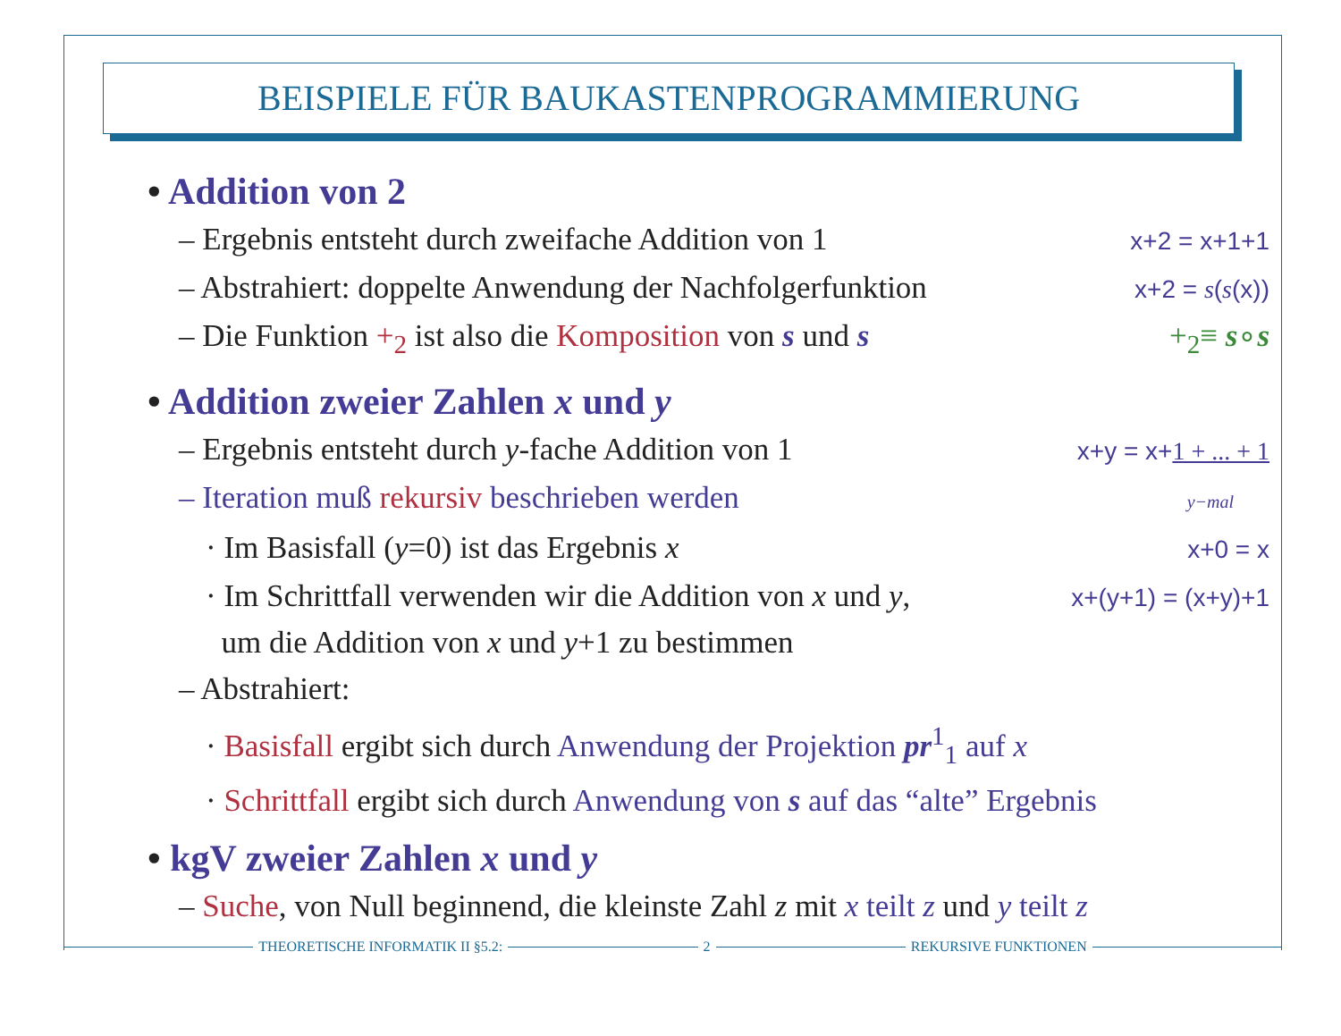BEISPIELE FÜR BAUKASTENPROGRAMMIERUNG
• Addition von 2
– Ergebnis entsteht durch zweifache Addition von 1 x+2 = x+1+1
– Abstrahiert: doppelte Anwendung der Nachfolgerfunktion x+2 = s(s(x))
– Die Funktion +<sub>2</sub> ist also die Komposition von s und s +<sub>2</sub>≡ s∘s
• Addition zweier Zahlen x und y
– Ergebnis entsteht durch y-fache Addition von 1 x+y = x+1 + ... + 1
– Iteration muß rekursiv beschrieben werden y−mal
· Im Basisfall (y=0) ist das Ergebnis x x+0 = x
· Im Schrittfall verwenden wir die Addition von x und y,
um die Addition von x und y+1 zu bestimmen x+(y+1) = (x+y)+1
– Abstrahiert:
· Basisfall ergibt sich durch Anwendung der Projektion pr<sup>1</sup><sub>1</sub> auf x
· Schrittfall ergibt sich durch Anwendung von s auf das “alte” Ergebnis
• kgV zweier Zahlen x und y
– Suche, von Null beginnend, die kleinste Zahl z mit x teilt z und y teilt z
THEORETISCHE INFORMATIK II §5.2:
2 REKURSIVE FUNKTIONEN